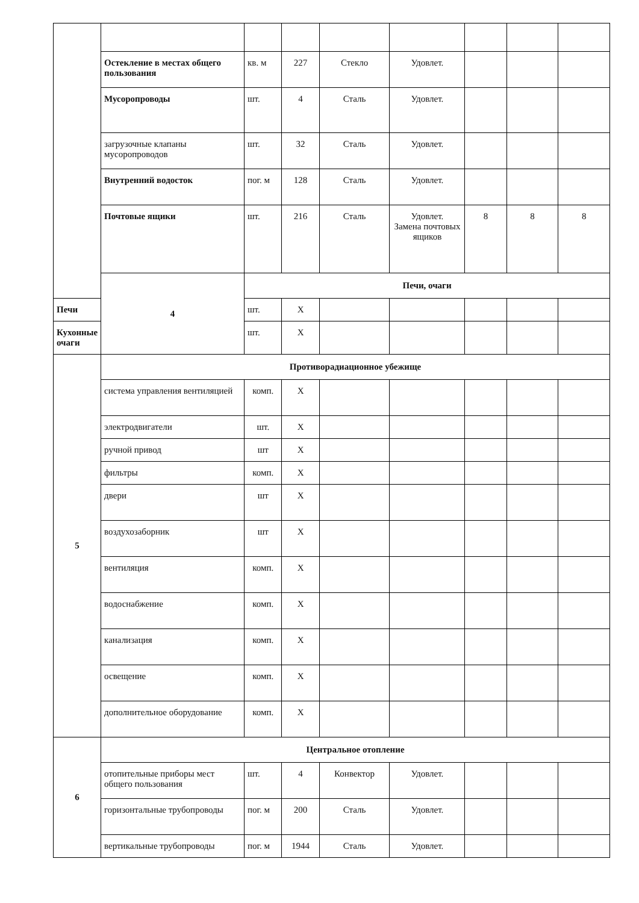| | Остекление в местах общего пользования | кв. м | 227 | Стекло | Удовлет. | | | |
| | Мусоропроводы | шт. | 4 | Сталь | Удовлет. | | | |
| | загрузочные клапаны мусоропроводов | шт. | 32 | Сталь | Удовлет. | | | |
| | Внутренний водосток | пог. м | 128 | Сталь | Удовлет. | | | |
| | Почтовые ящики | шт. | 216 | Сталь | Удовлет. Замена почтовых ящиков | 8 | 8 | 8 |
| | 4 | Печи, очаги | | | | | | |
| Печи | | шт. | Х | | | | | |
| Кухонные очаги | | шт. | Х | | | | | |
| 5 | Противорадиационное убежище | | | | | | | |
| | система управления вентиляцией | комп. | Х | | | | | |
| | электродвигатели | шт. | Х | | | | | |
| | ручной привод | шт | Х | | | | | |
| | фильтры | комп. | Х | | | | | |
| | двери | шт | Х | | | | | |
| | воздухозаборник | шт | Х | | | | | |
| | вентиляция | комп. | Х | | | | | |
| | водоснабжение | комп. | Х | | | | | |
| | канализация | комп. | Х | | | | | |
| | освещение | комп. | Х | | | | | |
| | дополнительное оборудование | комп. | Х | | | | | |
| 6 | Центральное отопление | | | | | | | |
| | отопительные приборы мест общего пользования | шт. | 4 | Конвектор | Удовлет. | | | |
| | горизонтальные трубопроводы | пог. м | 200 | Сталь | Удовлет. | | | |
| | вертикальные трубопроводы | пог. м | 1944 | Сталь | Удовлет. | | | |